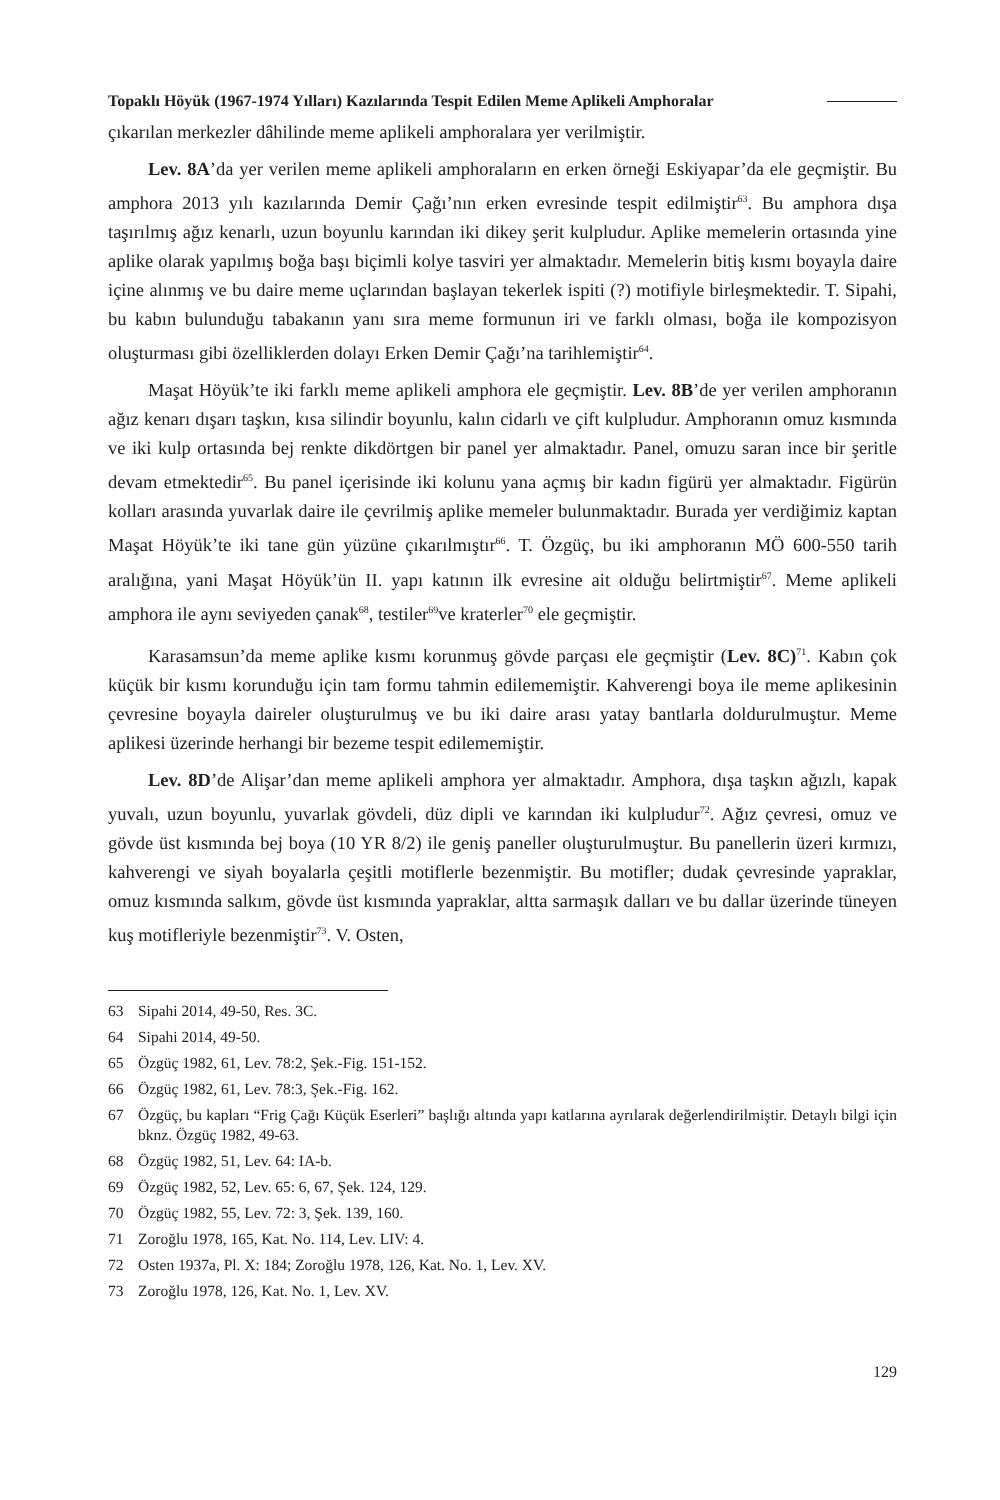Topaklı Höyük (1967-1974 Yılları) Kazılarında Tespit Edilen Meme Aplikeli Amphoralar
çıkarılan merkezler dâhilinde meme aplikeli amphoralara yer verilmiştir.
Lev. 8A’da yer verilen meme aplikeli amphoraların en erken örneği Eskiyapar’da ele geçmiştir. Bu amphora 2013 yılı kazılarında Demir Çağı’nın erken evresinde tespit edilmiştir<sup>63</sup>. Bu amphora dışa taşırılmış ağız kenarlı, uzun boyunlu karından iki dikey şerit kulpludur. Aplike memelerin ortasında yine aplike olarak yapılmış boğa başı biçimli kolye tasviri yer almaktadır. Memelerin bitiş kısmı boyayla daire içine alınmış ve bu daire meme uçlarından başlayan tekerlek ispiti (?) motifiyle birleşmektedir. T. Sipahi, bu kabın bulunduğu tabakanın yanı sıra meme formunun iri ve farklı olması, boğa ile kompozisyon oluşturması gibi özelliklerden dolayı Erken Demir Çağı’na tarihlemiştir<sup>64</sup>.
Maşat Höyük’te iki farklı meme aplikeli amphora ele geçmiştir. Lev. 8B’de yer verilen amphoranın ağız kenarı dışarı taşkın, kısa silindir boyunlu, kalın cidarlı ve çift kulpludur. Amphoranın omuz kısmında ve iki kulp ortasında bej renkte dikdörtgen bir panel yer almaktadır. Panel, omuzu saran ince bir şeritle devam etmektedir<sup>65</sup>. Bu panel içerisinde iki kolunu yana açmış bir kadın figürü yer almaktadır. Figürün kolları arasında yuvarlak daire ile çevrilmiş aplike memeler bulunmaktadır. Burada yer verdiğimiz kaptan Maşat Höyük’te iki tane gün yüzüne çıkarılmıştır<sup>66</sup>. T. Özgüç, bu iki amphoranın MÖ 600-550 tarih aralığına, yani Maşat Höyük’ün II. yapı katının ilk evresine ait olduğu belirtmiştir<sup>67</sup>. Meme aplikeli amphora ile aynı seviyeden çanak<sup>68</sup>, testiler<sup>69</sup>ve kraterler<sup>70</sup> ele geçmiştir.
Karasamsun’da meme aplike kısmı korunmuş gövde parçası ele geçmiştir (Lev. 8C)<sup>71</sup>. Kabın çok küçük bir kısmı korunduğu için tam formu tahmin edilememiştir. Kahverengi boya ile meme aplikesinin çevresine boyayla daireler oluşturulmuş ve bu iki daire arası yatay bantlarla doldurulmuştur. Meme aplikesi üzerinde herhangi bir bezeme tespit edilememiştir.
Lev. 8D’de Alişar’dan meme aplikeli amphora yer almaktadır. Amphora, dışa taşkın ağızlı, kapak yuvalı, uzun boyunlu, yuvarlak gövdeli, düz dipli ve karından iki kulpludur<sup>72</sup>. Ağız çevresi, omuz ve gövde üst kısmında bej boya (10 YR 8/2) ile geniş paneller oluşturulmuştur. Bu panellerin üzeri kırmızı, kahverengi ve siyah boyalarla çeşitli motiflerle bezenmiştir. Bu motifler; dudak çevresinde yapraklar, omuz kısmında salkım, gövde üst kısmında yapraklar, altta sarmaşık dalları ve bu dallar üzerinde tüneyen kuş motifleriyle bezenmiştir<sup>73</sup>. V. Osten,
63 Sipahi 2014, 49-50, Res. 3C.
64 Sipahi 2014, 49-50.
65 Özgüç 1982, 61, Lev. 78:2, Şek.-Fig. 151-152.
66 Özgüç 1982, 61, Lev. 78:3, Şek.-Fig. 162.
67 Özgüç, bu kapları “Frig Çağı Küçük Eserleri” başlığı altında yapı katlarına ayrılarak değerlendirilmiştir. Detaylı bilgi için bknz. Özgüç 1982, 49-63.
68 Özgüç 1982, 51, Lev. 64: IA-b.
69 Özgüç 1982, 52, Lev. 65: 6, 67, Şek. 124, 129.
70 Özgüç 1982, 55, Lev. 72: 3, Şek. 139, 160.
71 Zoroğlu 1978, 165, Kat. No. 114, Lev. LIV: 4.
72 Osten 1937a, Pl. X: 184; Zoroğlu 1978, 126, Kat. No. 1, Lev. XV.
73 Zoroğlu 1978, 126, Kat. No. 1, Lev. XV.
129